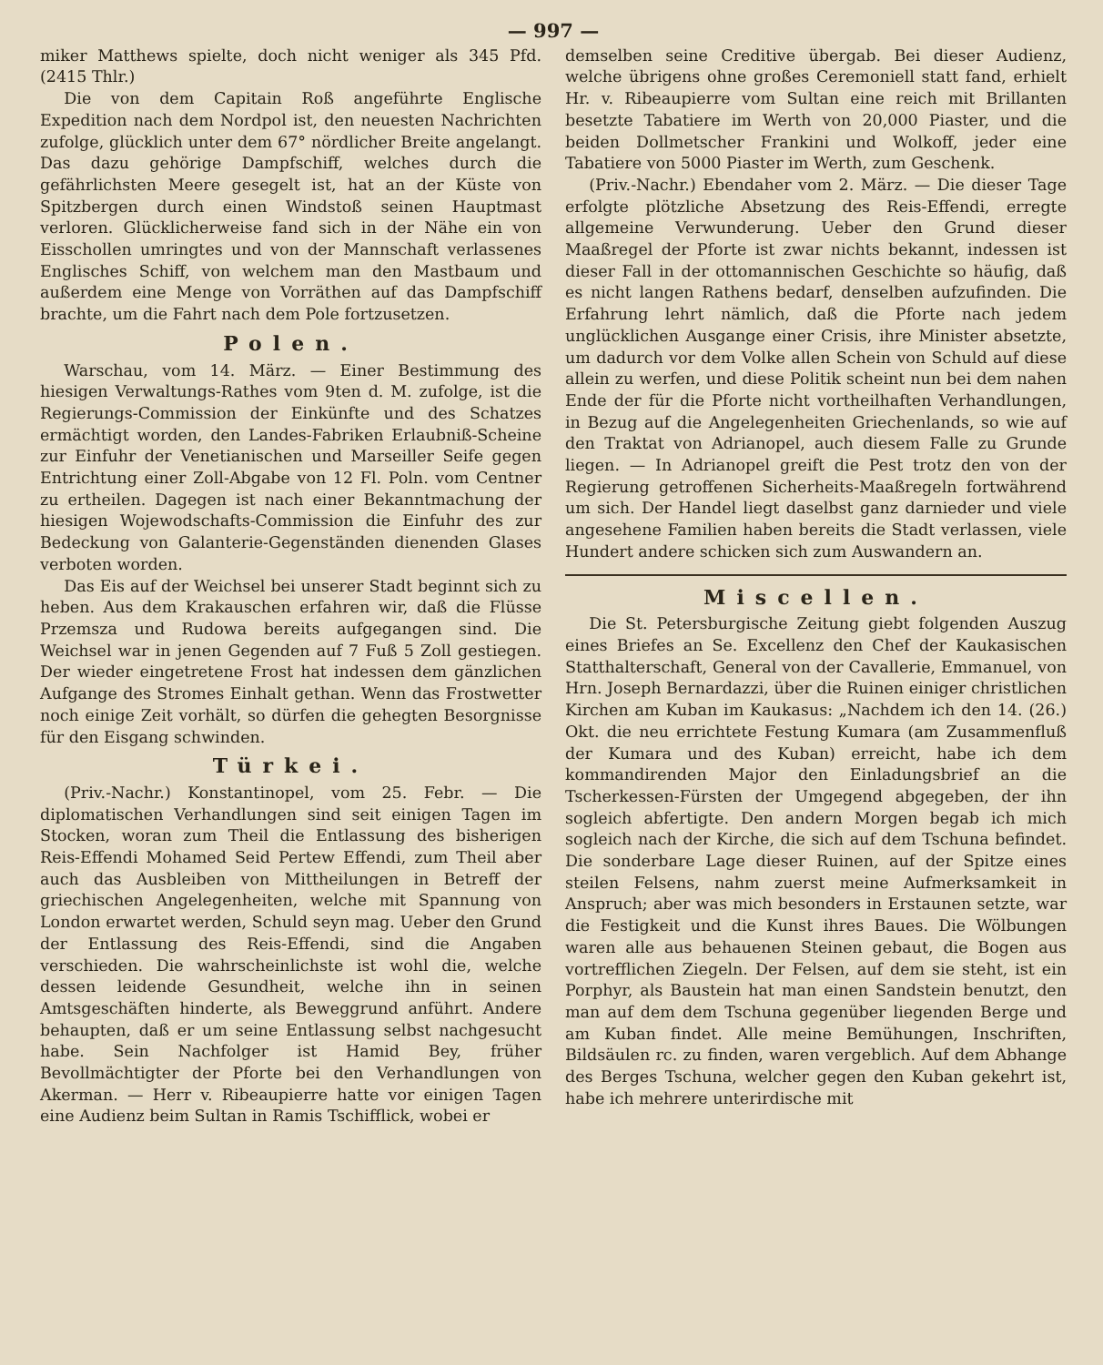— 997 —
miker Matthews spielte, doch nicht weniger als 345 Pfd. (2415 Thlr.)
Die von dem Capitain Roß angeführte Englische Expedition nach dem Nordpol ist, den neuesten Nachrichten zufolge, glücklich unter dem 67° nördlicher Breite angelangt. Das dazu gehörige Dampfschiff, welches durch die gefährlichsten Meere gesegelt ist, hat an der Küste von Spitzbergen durch einen Windstoß seinen Hauptmast verloren. Glücklicherweise fand sich in der Nähe ein von Eisschollen umringtes und von der Mannschaft verlassenes Englisches Schiff, von welchem man den Mastbaum und außerdem eine Menge von Vorräthen auf das Dampfschiff brachte, um die Fahrt nach dem Pole fortzusetzen.
Polen.
Warschau, vom 14. März. — Einer Bestimmung des hiesigen Verwaltungs-Rathes vom 9ten d. M. zufolge, ist die Regierungs-Commission der Einkünfte und des Schatzes ermächtigt worden, den Landes-Fabriken Erlaubniß-Scheine zur Einfuhr der Venetianischen und Marseiller Seife gegen Entrichtung einer Zoll-Abgabe von 12 Fl. Poln. vom Centner zu ertheilen. Dagegen ist nach einer Bekanntmachung der hiesigen Wojewodschafts-Commission die Einfuhr des zur Bedeckung von Galanterie-Gegenständen dienenden Glases verboten worden.
Das Eis auf der Weichsel bei unserer Stadt beginnt sich zu heben. Aus dem Krakauschen erfahren wir, daß die Flüsse Przemsza und Rudowa bereits aufgegangen sind. Die Weichsel war in jenen Gegenden auf 7 Fuß 5 Zoll gestiegen. Der wieder eingetretene Frost hat indessen dem gänzlichen Aufgange des Stromes Einhalt gethan. Wenn das Frostwetter noch einige Zeit vorhält, so dürfen die gehegten Besorgnisse für den Eisgang schwinden.
Türkei.
(Priv.-Nachr.) Konstantinopel, vom 25. Febr. — Die diplomatischen Verhandlungen sind seit einigen Tagen im Stocken, woran zum Theil die Entlassung des bisherigen Reis-Effendi Mohamed Seid Pertew Effendi, zum Theil aber auch das Ausbleiben von Mittheilungen in Betreff der griechischen Angelegenheiten, welche mit Spannung von London erwartet werden, Schuld seyn mag. Ueber den Grund der Entlassung des Reis-Effendi, sind die Angaben verschieden. Die wahrscheinlichste ist wohl die, welche dessen leidende Gesundheit, welche ihn in seinen Amtsgeschäften hinderte, als Beweggrund anführt. Andere behaupten, daß er um seine Entlassung selbst nachgesucht habe. Sein Nachfolger ist Hamid Bey, früher Bevollmächtigter der Pforte bei den Verhandlungen von Akerman. — Herr v. Ribeaupierre hatte vor einigen Tagen eine Audienz beim Sultan in Ramis Tschifflick, wobei er
demselben seine Creditive übergab. Bei dieser Audienz, welche übrigens ohne großes Ceremoniell statt fand, erhielt Hr. v. Ribeaupierre vom Sultan eine reich mit Brillanten besetzte Tabatiere im Werth von 20,000 Piaster, und die beiden Dollmetscher Frankini und Wolkoff, jeder eine Tabatiere von 5000 Piaster im Werth, zum Geschenk.
(Priv.-Nachr.) Ebendaher vom 2. März. — Die dieser Tage erfolgte plötzliche Absetzung des Reis-Effendi, erregte allgemeine Verwunderung. Ueber den Grund dieser Maaßregel der Pforte ist zwar nichts bekannt, indessen ist dieser Fall in der ottomannischen Geschichte so häufig, daß es nicht langen Rathens bedarf, denselben aufzufinden. Die Erfahrung lehrt nämlich, daß die Pforte nach jedem unglücklichen Ausgange einer Crisis, ihre Minister absetzte, um dadurch vor dem Volke allen Schein von Schuld auf diese allein zu werfen, und diese Politik scheint nun bei dem nahen Ende der für die Pforte nicht vortheilhaften Verhandlungen, in Bezug auf die Angelegenheiten Griechenlands, so wie auf den Traktat von Adrianopel, auch diesem Falle zu Grunde liegen. — In Adrianopel greift die Pest trotz den von der Regierung getroffenen Sicherheits-Maaßregeln fortwährend um sich. Der Handel liegt daselbst ganz darnieder und viele angesehene Familien haben bereits die Stadt verlassen, viele Hundert andere schicken sich zum Auswandern an.
Miscellen.
Die St. Petersburgische Zeitung giebt folgenden Auszug eines Briefes an Se. Excellenz den Chef der Kaukasischen Statthalterschaft, General von der Cavallerie, Emmanuel, von Hrn. Joseph Bernardazzi, über die Ruinen einiger christlichen Kirchen am Kuban im Kaukasus: „Nachdem ich den 14. (26.) Okt. die neu errichtete Festung Kumara (am Zusammenfluß der Kumara und des Kuban) erreicht, habe ich dem kommandirenden Major den Einladungsbrief an die Tscherkessen-Fürsten der Umgegend abgegeben, der ihn sogleich abfertigte. Den andern Morgen begab ich mich sogleich nach der Kirche, die sich auf dem Tschuna befindet. Die sonderbare Lage dieser Ruinen, auf der Spitze eines steilen Felsens, nahm zuerst meine Aufmerksamkeit in Anspruch; aber was mich besonders in Erstaunen setzte, war die Festigkeit und die Kunst ihres Baues. Die Wölbungen waren alle aus behauenen Steinen gebaut, die Bogen aus vortrefflichen Ziegeln. Der Felsen, auf dem sie steht, ist ein Porphyr, als Baustein hat man einen Sandstein benutzt, den man auf dem dem Tschuna gegenüber liegenden Berge und am Kuban findet. Alle meine Bemühungen, Inschriften, Bildsäulen rc. zu finden, waren vergeblich. Auf dem Abhange des Berges Tschuna, welcher gegen den Kuban gekehrt ist, habe ich mehrere unterirdische mit